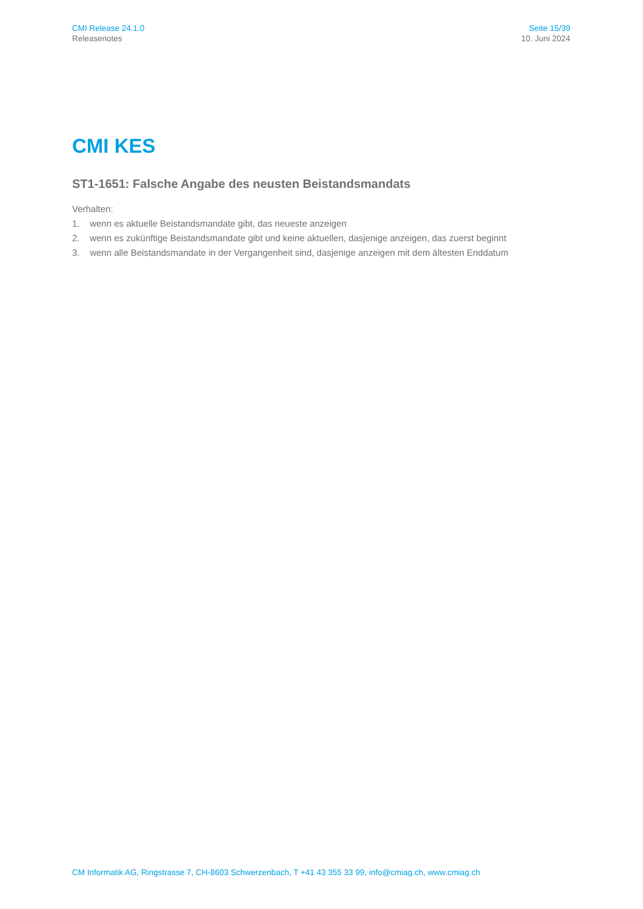CMI Release 24.1.0
Releasenotes
Seite 15/39
10. Juni 2024
CMI KES
ST1-1651: Falsche Angabe des neusten Beistandsmandats
Verhalten:
1. wenn es aktuelle Beistandsmandate gibt, das neueste anzeigen
2. wenn es zukünftige Beistandsmandate gibt und keine aktuellen, dasjenige anzeigen, das zuerst beginnt
3. wenn alle Beistandsmandate in der Vergangenheit sind, dasjenige anzeigen mit dem ältesten Enddatum
CM Informatik AG, Ringstrasse 7, CH-8603 Schwerzenbach, T +41 43 355 33 99, info@cmiag.ch, www.cmiag.ch